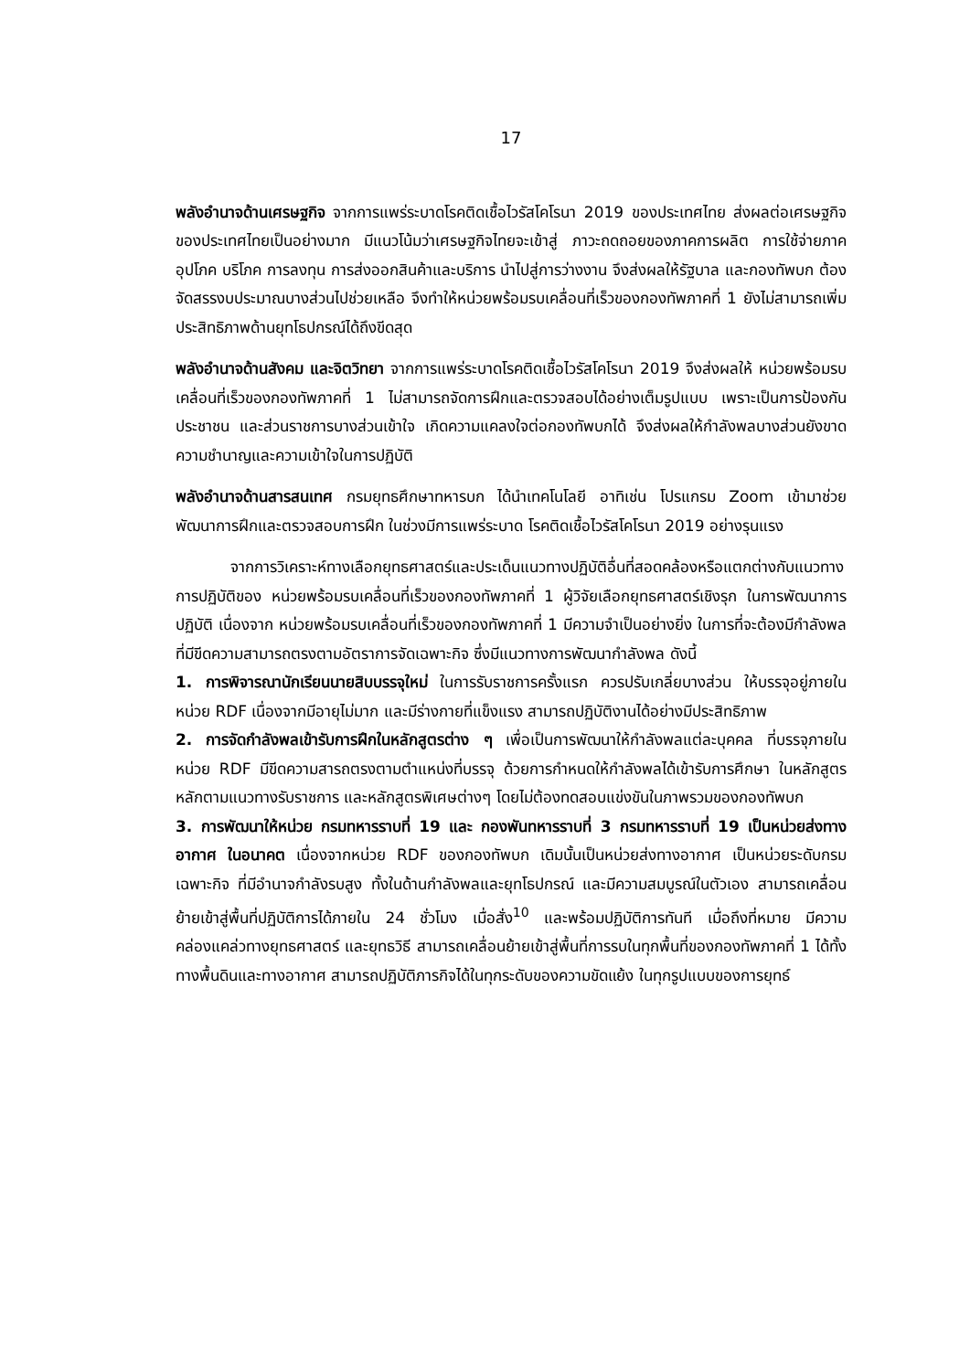17
พลังอำนาจด้านเศรษฐกิจ จากการแพร่ระบาดโรคติดเชื้อไวรัสโคโรนา 2019 ของประเทศไทย ส่งผลต่อเศรษฐกิจของประเทศไทยเป็นอย่างมาก มีแนวโน้มว่าเศรษฐกิจไทยจะเข้าสู่ ภาวะถดถอยของภาคการผลิต การใช้จ่ายภาคอุปโภค บริโภค การลงทุน การส่งออกสินค้าและบริการ นำไปสู่การว่างงาน จึงส่งผลให้รัฐบาล และกองทัพบก ต้องจัดสรรงบประมาณบางส่วนไปช่วยเหลือ จึงทำให้หน่วยพร้อมรบเคลื่อนที่เร็วของกองทัพภาคที่ 1 ยังไม่สามารถเพิ่มประสิทธิภาพด้านยุทโธปกรณ์ได้ถึงขีดสุด
พลังอำนาจด้านสังคม และจิตวิทยา จากการแพร่ระบาดโรคติดเชื้อไวรัสโคโรนา 2019 จึงส่งผลให้ หน่วยพร้อมรบเคลื่อนที่เร็วของกองทัพภาคที่ 1 ไม่สามารถจัดการฝึกและตรวจสอบได้อย่างเต็มรูปแบบ เพราะเป็นการป้องกันประชาชน และส่วนราชการบางส่วนเข้าใจ เกิดความแคลงใจต่อกองทัพบกได้ จึงส่งผลให้กำลังพลบางส่วนยังขาดความชำนาญและความเข้าใจในการปฏิบัติ
พลังอำนาจด้านสารสนเทศ กรมยุทธศึกษาทหารบก ได้นำเทคโนโลยี อาทิเช่น โปรแกรม Zoom เข้ามาช่วยพัฒนาการฝึกและตรวจสอบการฝึก ในช่วงมีการแพร่ระบาด โรคติดเชื้อไวรัสโคโรนา 2019 อย่างรุนแรง
จากการวิเคราะห์ทางเลือกยุทธศาสตร์และประเด็นแนวทางปฏิบัติอื่นที่สอดคล้องหรือแตกต่างกับแนวทางการปฏิบัติของ หน่วยพร้อมรบเคลื่อนที่เร็วของกองทัพภาคที่ 1 ผู้วิจัยเลือกยุทธศาสตร์เชิงรุก ในการพัฒนาการปฏิบัติ เนื่องจาก หน่วยพร้อมรบเคลื่อนที่เร็วของกองทัพภาคที่ 1 มีความจำเป็นอย่างยิ่ง ในการที่จะต้องมีกำลังพลที่มีขีดความสามารถตรงตามอัตราการจัดเฉพาะกิจ ซึ่งมีแนวทางการพัฒนากำลังพล ดังนี้
1. การพิจารณานักเรียนนายสิบบรรจุใหม่ ในการรับราชการครั้งแรก ควรปรับเกลี่ยบางส่วน ให้บรรจุอยู่ภายในหน่วย RDF เนื่องจากมีอายุไม่มาก และมีร่างกายที่แข็งแรง สามารถปฏิบัติงานได้อย่างมีประสิทธิภาพ
2. การจัดกำลังพลเข้ารับการฝึกในหลักสูตรต่าง ๆ เพื่อเป็นการพัฒนาให้กำลังพลแต่ละบุคคล ที่บรรจุภายในหน่วย RDF มีขีดความสารถตรงตามตำแหน่งที่บรรจุ ด้วยการกำหนดให้กำลังพลได้เข้ารับการศึกษา ในหลักสูตรหลักตามแนวทางรับราชการ และหลักสูตรพิเศษต่างๆ โดยไม่ต้องทดสอบแข่งขันในภาพรวมของกองทัพบก
3. การพัฒนาให้หน่วย กรมทหารราบที่ 19 และ กองพันทหารราบที่ 3 กรมทหารราบที่ 19 เป็นหน่วยส่งทางอากาศ ในอนาคต เนื่องจากหน่วย RDF ของกองทัพบก เดิมนั้นเป็นหน่วยส่งทางอากาศ เป็นหน่วยระดับกรมเฉพาะกิจ ที่มีอำนาจกำลังรบสูง ทั้งในด้านกำลังพลและยุทโธปกรณ์ และมีความสมบูรณ์ในตัวเอง สามารถเคลื่อนย้ายเข้าสู่พื้นที่ปฏิบัติการได้ภายใน 24 ชั่วโมง เมื่อสั่ง<sup>10</sup> และพร้อมปฏิบัติการทันที เมื่อถึงที่หมาย มีความคล่องแคล่วทางยุทธศาสตร์ และยุทธวิธี สามารถเคลื่อนย้ายเข้าสู่พื้นที่การรบในทุกพื้นที่ของกองทัพภาคที่ 1 ได้ทั้งทางพื้นดินและทางอากาศ สามารถปฏิบัติภารกิจได้ในทุกระดับของความขัดแย้ง ในทุกรูปแบบของการยุทธ์